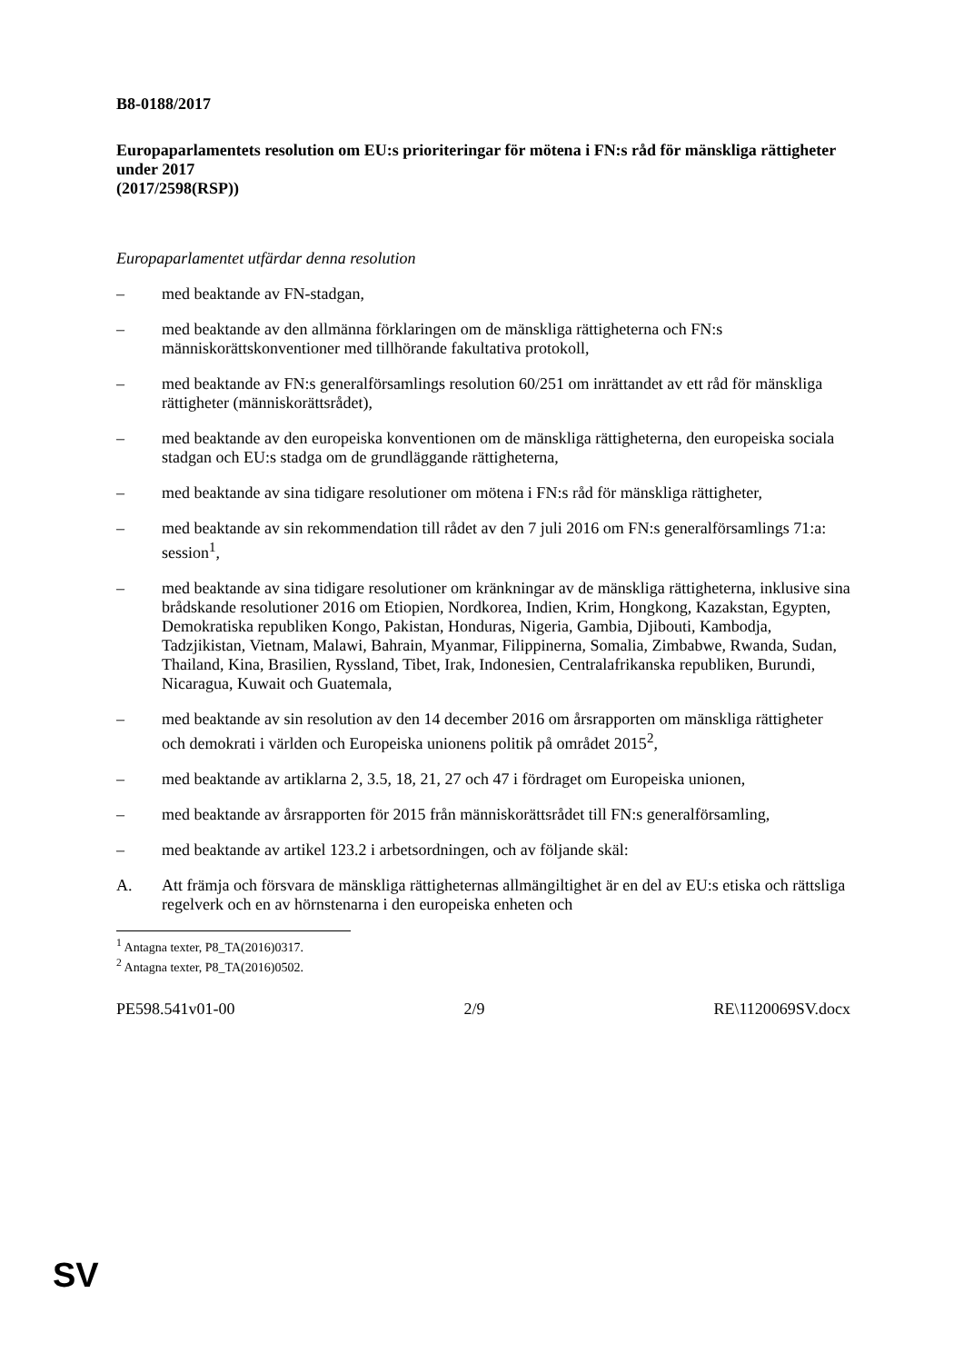B8-0188/2017
Europaparlamentets resolution om EU:s prioriteringar för mötena i FN:s råd för mänskliga rättigheter under 2017
(2017/2598(RSP))
Europaparlamentet utfärdar denna resolution
– med beaktande av FN-stadgan,
– med beaktande av den allmänna förklaringen om de mänskliga rättigheterna och FN:s människorättskonventioner med tillhörande fakultativa protokoll,
– med beaktande av FN:s generalförsamlings resolution 60/251 om inrättandet av ett råd för mänskliga rättigheter (människorättsrådet),
– med beaktande av den europeiska konventionen om de mänskliga rättigheterna, den europeiska sociala stadgan och EU:s stadga om de grundläggande rättigheterna,
– med beaktande av sina tidigare resolutioner om mötena i FN:s råd för mänskliga rättigheter,
– med beaktande av sin rekommendation till rådet av den 7 juli 2016 om FN:s generalförsamlings 71:a: session<sup>1</sup>,
– med beaktande av sina tidigare resolutioner om kränkningar av de mänskliga rättigheterna, inklusive sina brådskande resolutioner 2016 om Etiopien, Nordkorea, Indien, Krim, Hongkong, Kazakstan, Egypten, Demokratiska republiken Kongo, Pakistan, Honduras, Nigeria, Gambia, Djibouti, Kambodja, Tadzjikistan, Vietnam, Malawi, Bahrain, Myanmar, Filippinerna, Somalia, Zimbabwe, Rwanda, Sudan, Thailand, Kina, Brasilien, Ryssland, Tibet, Irak, Indonesien, Centralafrikanska republiken, Burundi, Nicaragua, Kuwait och Guatemala,
– med beaktande av sin resolution av den 14 december 2016 om årsrapporten om mänskliga rättigheter och demokrati i världen och Europeiska unionens politik på området 2015<sup>2</sup>,
– med beaktande av artiklarna 2, 3.5, 18, 21, 27 och 47 i fördraget om Europeiska unionen,
– med beaktande av årsrapporten för 2015 från människorättsrådet till FN:s generalförsamling,
– med beaktande av artikel 123.2 i arbetsordningen, och av följande skäl:
A. Att främja och försvara de mänskliga rättigheternas allmängiltighet är en del av EU:s etiska och rättsliga regelverk och en av hörnstenarna i den europeiska enheten och
<sup>1</sup> Antagna texter, P8_TA(2016)0317.
<sup>2</sup> Antagna texter, P8_TA(2016)0502.
PE598.541v01-00 2/9 RE\1120069SV.docx
SV